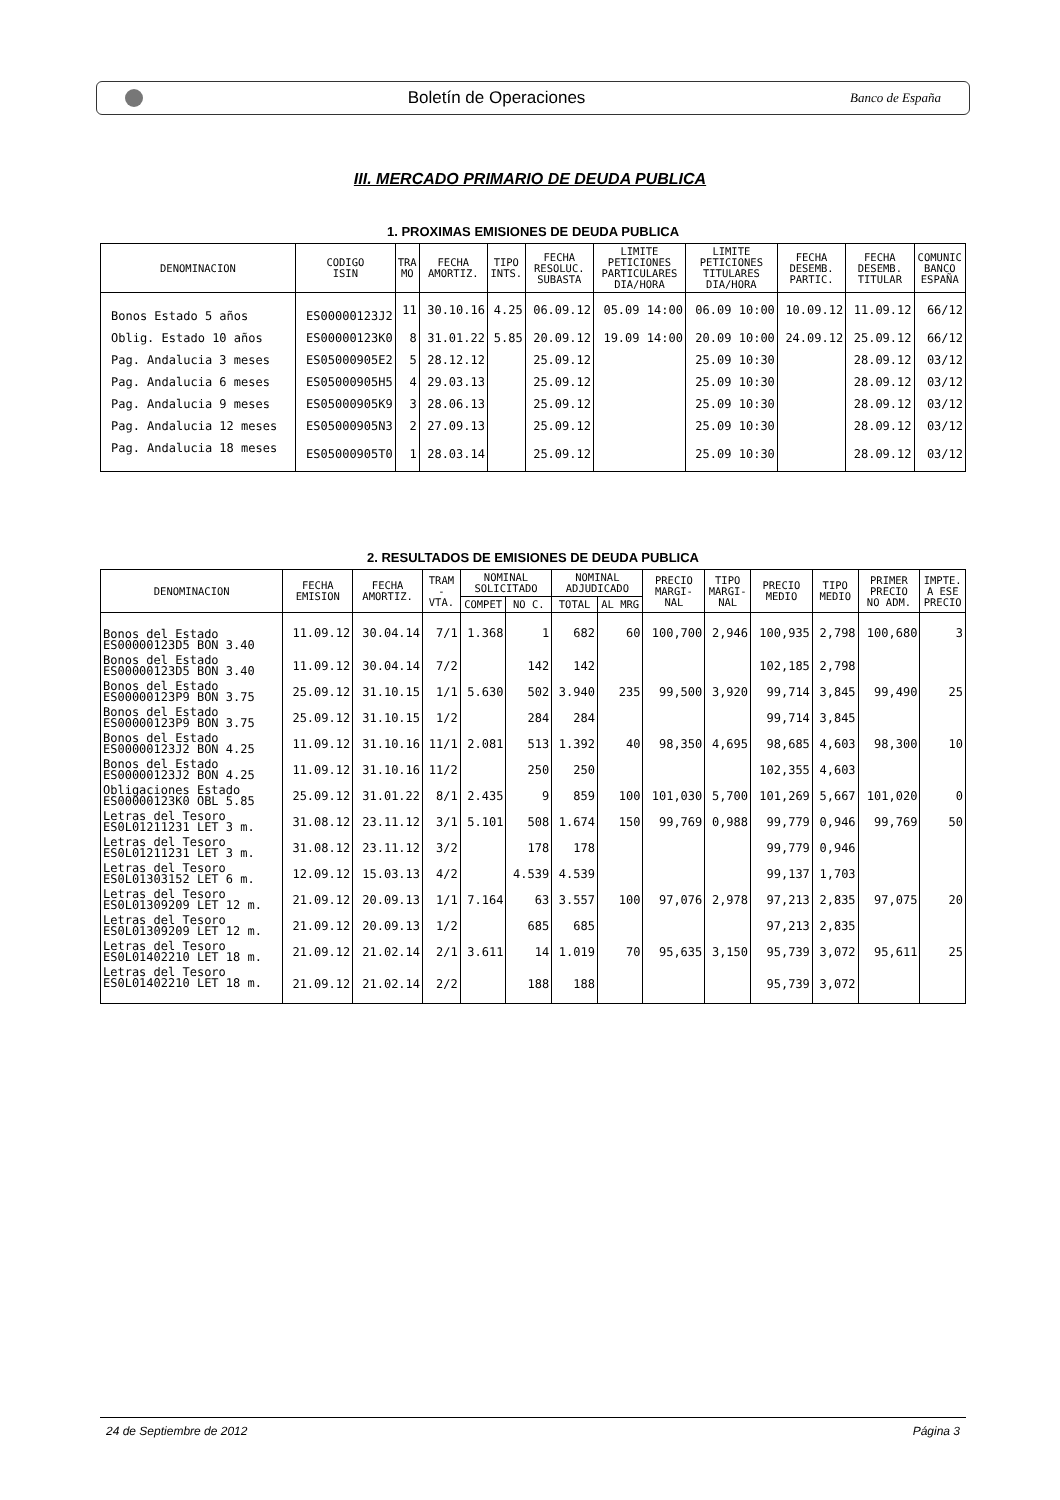Boletín de Operaciones
Banco de España
III. MERCADO PRIMARIO DE DEUDA PUBLICA
1. PROXIMAS EMISIONES DE DEUDA PUBLICA
| DENOMINACION | CODIGO ISIN | TRA MO | FECHA AMORTIZ. | TIPO INTS. | FECHA RESOLUC. SUBASTA | LIMITE PETICIONES PARTICULARES DIA/HORA | LIMITE PETICIONES TITULARES DIA/HORA | FECHA DESEMB. PARTIC. | FECHA DESEMB. TITULAR | COMUNIC BANCO ESPAÑA |
| --- | --- | --- | --- | --- | --- | --- | --- | --- | --- | --- |
| Bonos Estado 5 años | ES00000123J2 | 11 | 30.10.16 | 4.25 | 06.09.12 | 05.09 14:00 | 06.09 10:00 | 10.09.12 | 11.09.12 | 66/12 |
| Oblig. Estado 10 años | ES00000123K0 | 8 | 31.01.22 | 5.85 | 20.09.12 | 19.09 14:00 | 20.09 10:00 | 24.09.12 | 25.09.12 | 66/12 |
| Pag. Andalucia 3 meses | ES05000905E2 | 5 | 28.12.12 | | 25.09.12 | | 25.09 10:30 | | 28.09.12 | 03/12 |
| Pag. Andalucia 6 meses | ES05000905H5 | 4 | 29.03.13 | | 25.09.12 | | 25.09 10:30 | | 28.09.12 | 03/12 |
| Pag. Andalucia 9 meses | ES05000905K9 | 3 | 28.06.13 | | 25.09.12 | | 25.09 10:30 | | 28.09.12 | 03/12 |
| Pag. Andalucia 12 meses | ES05000905N3 | 2 | 27.09.13 | | 25.09.12 | | 25.09 10:30 | | 28.09.12 | 03/12 |
| Pag. Andalucia 18 meses | ES05000905T0 | 1 | 28.03.14 | | 25.09.12 | | 25.09 10:30 | | 28.09.12 | 03/12 |
2. RESULTADOS DE EMISIONES DE DEUDA PUBLICA
| DENOMINACION | FECHA EMISION | FECHA AMORTIZ. | TRAM - VTA. | NOMINAL SOLICITADO | | NOMINAL ADJUDICADO | | PRECIO MARGI- NAL | TIPO MARGI- NAL | PRECIO MEDIO | TIPO MEDIO | PRIMER PRECIO NO ADM. | IMPTE. A ESE PRECIO |
| --- | --- | --- | --- | --- | --- | --- | --- | --- | --- | --- | --- | --- | --- |
| | | | | COMPET | NO C. | TOTAL | AL MRG | | | | | | |
| Bonos del Estado ES00000123D5 BON 3.40 | 11.09.12 | 30.04.14 | 7/1 | 1.368 | 1 | 682 | 60 | 100,700 | 2,946 | 100,935 | 2,798 | 100,680 | 3 |
| Bonos del Estado ES00000123D5 BON 3.40 | 11.09.12 | 30.04.14 | 7/2 | | 142 | 142 | | | | 102,185 | 2,798 | | |
| Bonos del Estado ES00000123P9 BON 3.75 | 25.09.12 | 31.10.15 | 1/1 | 5.630 | 502 | 3.940 | 235 | 99,500 | 3,920 | 99,714 | 3,845 | 99,490 | 25 |
| Bonos del Estado ES00000123P9 BON 3.75 | 25.09.12 | 31.10.15 | 1/2 | | 284 | 284 | | | | 99,714 | 3,845 | | |
| Bonos del Estado ES00000123J2 BON 4.25 | 11.09.12 | 31.10.16 | 11/1 | 2.081 | 513 | 1.392 | 40 | 98,350 | 4,695 | 98,685 | 4,603 | 98,300 | 10 |
| Bonos del Estado ES00000123J2 BON 4.25 | 11.09.12 | 31.10.16 | 11/2 | | 250 | 250 | | | | 102,355 | 4,603 | | |
| Obligaciones Estado ES00000123K0 OBL 5.85 | 25.09.12 | 31.01.22 | 8/1 | 2.435 | 9 | 859 | 100 | 101,030 | 5,700 | 101,269 | 5,667 | 101,020 | 0 |
| Letras del Tesoro ES0L01211231 LET 3 m. | 31.08.12 | 23.11.12 | 3/1 | 5.101 | 508 | 1.674 | 150 | 99,769 | 0,988 | 99,779 | 0,946 | 99,769 | 50 |
| Letras del Tesoro ES0L01211231 LET 3 m. | 31.08.12 | 23.11.12 | 3/2 | | 178 | 178 | | | | 99,779 | 0,946 | | |
| Letras del Tesoro ES0L01303152 LET 6 m. | 12.09.12 | 15.03.13 | 4/2 | | 4.539 | 4.539 | | | | 99,137 | 1,703 | | |
| Letras del Tesoro ES0L01309209 LET 12 m. | 21.09.12 | 20.09.13 | 1/1 | 7.164 | 63 | 3.557 | 100 | 97,076 | 2,978 | 97,213 | 2,835 | 97,075 | 20 |
| Letras del Tesoro ES0L01309209 LET 12 m. | 21.09.12 | 20.09.13 | 1/2 | | 685 | 685 | | | | 97,213 | 2,835 | | |
| Letras del Tesoro ES0L01402210 LET 18 m. | 21.09.12 | 21.02.14 | 2/1 | 3.611 | 14 | 1.019 | 70 | 95,635 | 3,150 | 95,739 | 3,072 | 95,611 | 25 |
| Letras del Tesoro ES0L01402210 LET 18 m. | 21.09.12 | 21.02.14 | 2/2 | | 188 | 188 | | | | 95,739 | 3,072 | | |
24 de Septiembre de 2012 Página 3